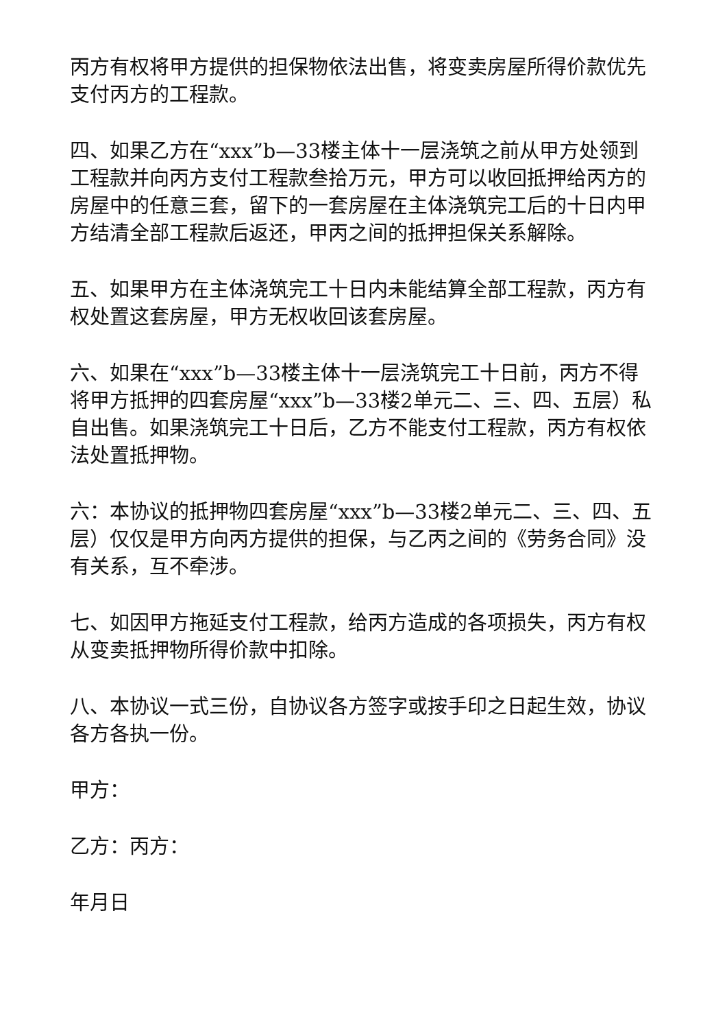丙方有权将甲方提供的担保物依法出售，将变卖房屋所得价款优先支付丙方的工程款。
四、如果乙方在“xxx”b—33楼主体十一层浇筑之前从甲方处领到工程款并向丙方支付工程款叁拾万元，甲方可以收回抵押给丙方的房屋中的任意三套，留下的一套房屋在主体浇筑完工后的十日内甲方结清全部工程款后返还，甲丙之间的抵押担保关系解除。
五、如果甲方在主体浇筑完工十日内未能结算全部工程款，丙方有权处置这套房屋，甲方无权收回该套房屋。
六、如果在“xxx”b—33楼主体十一层浇筑完工十日前，丙方不得将甲方抵押的四套房屋“xxx”b—33楼2单元二、三、四、五层）私自出售。如果浇筑完工十日后，乙方不能支付工程款，丙方有权依法处置抵押物。
六：本协议的抵押物四套房屋“xxx”b—33楼2单元二、三、四、五层）仅仅是甲方向丙方提供的担保，与乙丙之间的《劳务合同》没有关系，互不牵涉。
七、如因甲方拖延支付工程款，给丙方造成的各项损失，丙方有权从变卖抵押物所得价款中扣除。
八、本协议一式三份，自协议各方签字或按手印之日起生效，协议各方各执一份。
甲方：
乙方：丙方：
年月日